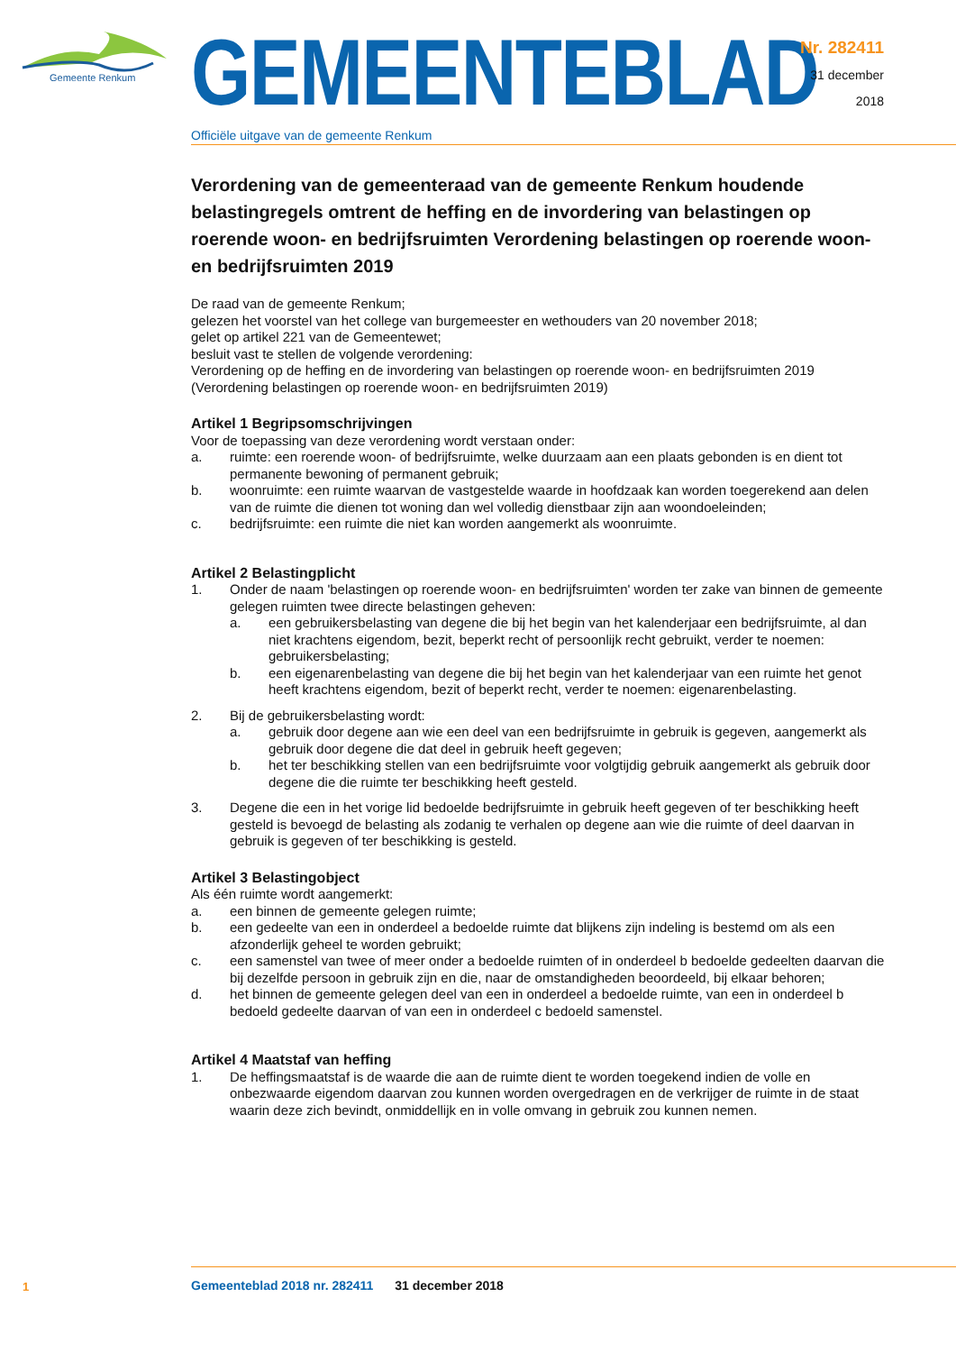Gemeente Renkum
GEMEENTEBLAD
Officiële uitgave van de gemeente Renkum
Nr. 282411
31 december
2018
Verordening van de gemeenteraad van de gemeente Renkum houdende belastingregels omtrent de heffing en de invordering van belastingen op roerende woon- en bedrijfsruimten Verordening belastingen op roerende woon- en bedrijfsruimten 2019
De raad van de gemeente Renkum;
gelezen het voorstel van het college van burgemeester en wethouders van 20 november 2018;
gelet op artikel 221 van de Gemeentewet;
besluit vast te stellen de volgende verordening:
Verordening op de heffing en de invordering van belastingen op roerende woon- en bedrijfsruimten 2019
(Verordening belastingen op roerende woon- en bedrijfsruimten 2019)
Artikel 1 Begripsomschrijvingen
Voor de toepassing van deze verordening wordt verstaan onder:
a. ruimte: een roerende woon- of bedrijfsruimte, welke duurzaam aan een plaats gebonden is en dient tot permanente bewoning of permanent gebruik;
b. woonruimte: een ruimte waarvan de vastgestelde waarde in hoofdzaak kan worden toegerekend aan delen van de ruimte die dienen tot woning dan wel volledig dienstbaar zijn aan woondoeleinden;
c. bedrijfsruimte: een ruimte die niet kan worden aangemerkt als woonruimte.
Artikel 2 Belastingplicht
1. Onder de naam 'belastingen op roerende woon- en bedrijfsruimten' worden ter zake van binnen de gemeente gelegen ruimten twee directe belastingen geheven:
a. een gebruikersbelasting van degene die bij het begin van het kalenderjaar een bedrijfsruimte, al dan niet krachtens eigendom, bezit, beperkt recht of persoonlijk recht gebruikt, verder te noemen: gebruikersbelasting;
b. een eigenarenbelasting van degene die bij het begin van het kalenderjaar van een ruimte het genot heeft krachtens eigendom, bezit of beperkt recht, verder te noemen: eigenarenbelasting.
2. Bij de gebruikersbelasting wordt:
a. gebruik door degene aan wie een deel van een bedrijfsruimte in gebruik is gegeven, aangemerkt als gebruik door degene die dat deel in gebruik heeft gegeven;
b. het ter beschikking stellen van een bedrijfsruimte voor volgtijdig gebruik aangemerkt als gebruik door degene die die ruimte ter beschikking heeft gesteld.
3. Degene die een in het vorige lid bedoelde bedrijfsruimte in gebruik heeft gegeven of ter beschikking heeft gesteld is bevoegd de belasting als zodanig te verhalen op degene aan wie die ruimte of deel daarvan in gebruik is gegeven of ter beschikking is gesteld.
Artikel 3 Belastingobject
Als één ruimte wordt aangemerkt:
a. een binnen de gemeente gelegen ruimte;
b. een gedeelte van een in onderdeel a bedoelde ruimte dat blijkens zijn indeling is bestemd om als een afzonderlijk geheel te worden gebruikt;
c. een samenstel van twee of meer onder a bedoelde ruimten of in onderdeel b bedoelde gedeelten daarvan die bij dezelfde persoon in gebruik zijn en die, naar de omstandigheden beoordeeld, bij elkaar behoren;
d. het binnen de gemeente gelegen deel van een in onderdeel a bedoelde ruimte, van een in onderdeel b bedoeld gedeelte daarvan of van een in onderdeel c bedoeld samenstel.
Artikel 4 Maatstaf van heffing
1. De heffingsmaatstaf is de waarde die aan de ruimte dient te worden toegekend indien de volle en onbezwaarde eigendom daarvan zou kunnen worden overgedragen en de verkrijger de ruimte in de staat waarin deze zich bevindt, onmiddellijk en in volle omvang in gebruik zou kunnen nemen.
1
Gemeenteblad 2018 nr. 282411 31 december 2018